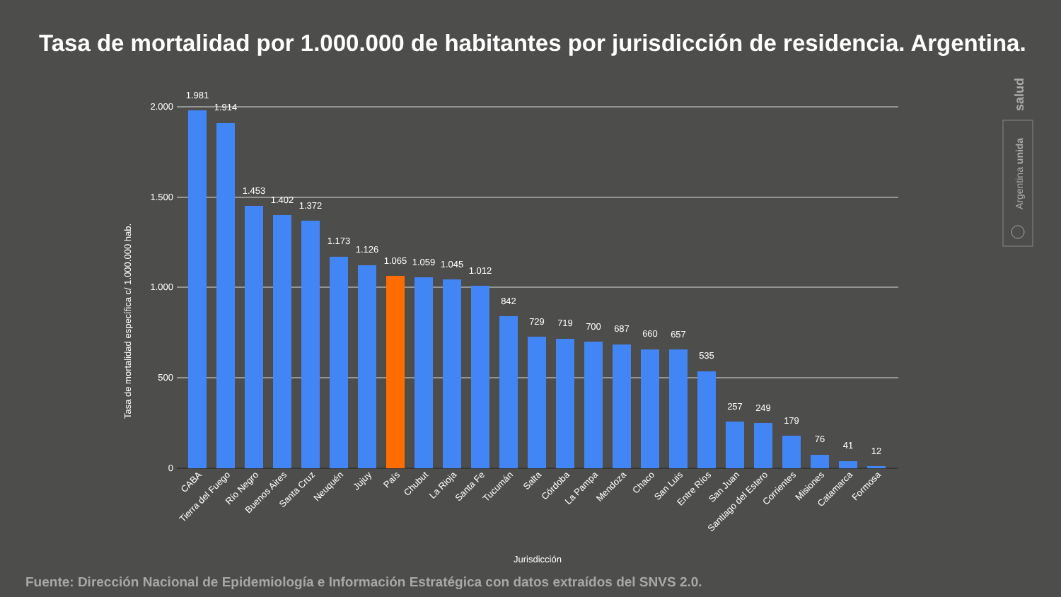Tasa de mortalidad por 1.000.000 de habitantes por jurisdicción de residencia. Argentina.
2.000
1.500
1.000
500
0
Tasa de mortalidad específica c/ 1.000.000 hab.
Jurisdicción
1.981
1.914
1.453
1.402
1.372
1.173
1.126
1.065
1.059
1.045
1.012
842
729
719
700
687
660
657
535
257
249
179
76
41
12
CABA
Tierra del Fuego
Río Negro
Buenos Aires
Santa Cruz
Neuquén
Jujuy
País
Chubut
La Rioja
Santa Fe
Tucumán
Salta
Córdoba
La Pampa
Mendoza
Chaco
San Luis
Entre Ríos
San Juan
Santiago del Estero
Corrientes
Misiones
Catamarca
Formosa
salud
Argentina unida
Fuente: Dirección Nacional de Epidemiología e Información Estratégica con datos extraídos del SNVS 2.0.